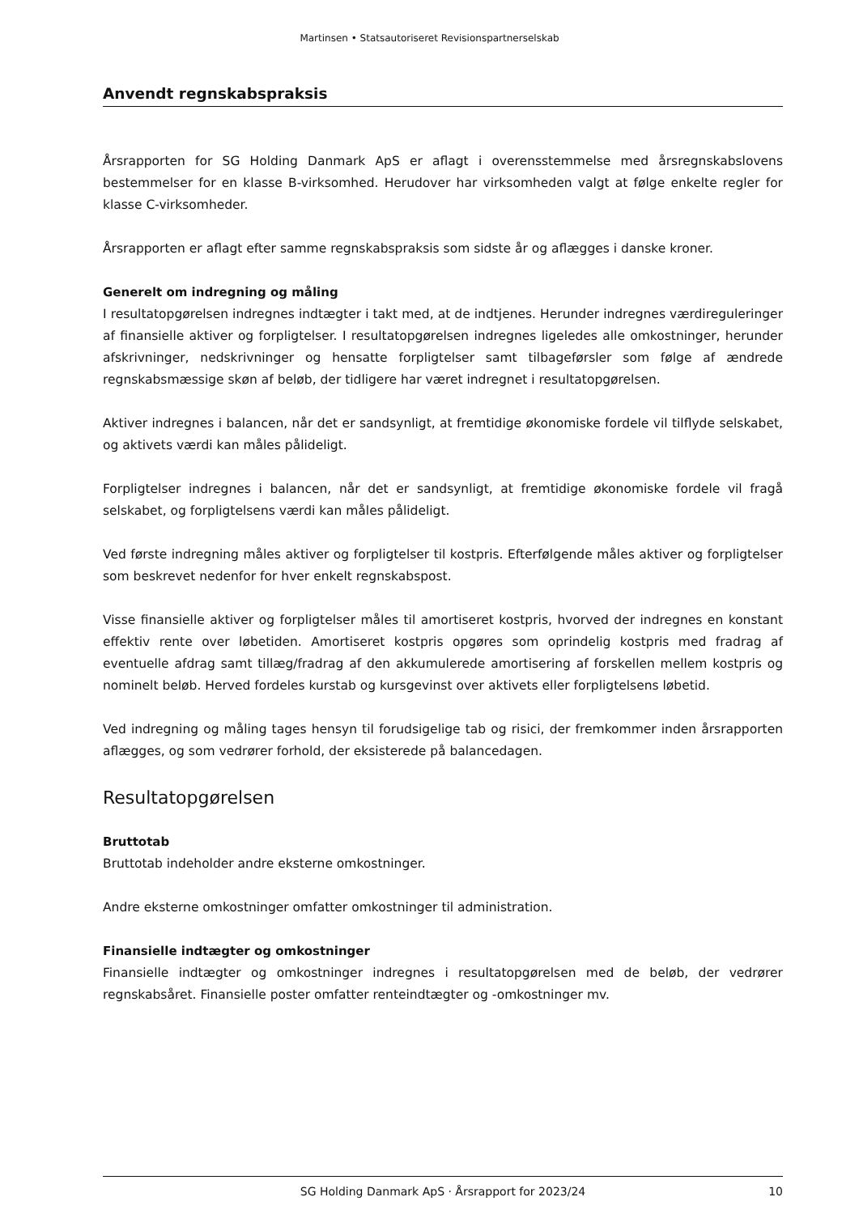Martinsen • Statsautoriseret Revisionspartnerselskab
Anvendt regnskabspraksis
Årsrapporten for SG Holding Danmark ApS er aflagt i overensstemmelse med årsregnskabslovens bestemmelser for en klasse B-virksomhed. Herudover har virksomheden valgt at følge enkelte regler for klasse C-virksomheder.
Årsrapporten er aflagt efter samme regnskabspraksis som sidste år og aflægges i danske kroner.
Generelt om indregning og måling
I resultatopgørelsen indregnes indtægter i takt med, at de indtjenes. Herunder indregnes værdireguleringer af finansielle aktiver og forpligtelser. I resultatopgørelsen indregnes ligeledes alle omkostninger, herunder afskrivninger, nedskrivninger og hensatte forpligtelser samt tilbageførsler som følge af ændrede regnskabsmæssige skøn af beløb, der tidligere har været indregnet i resultatopgørelsen.
Aktiver indregnes i balancen, når det er sandsynligt, at fremtidige økonomiske fordele vil tilflyde selskabet, og aktivets værdi kan måles pålideligt.
Forpligtelser indregnes i balancen, når det er sandsynligt, at fremtidige økonomiske fordele vil fragå selskabet, og forpligtelsens værdi kan måles pålideligt.
Ved første indregning måles aktiver og forpligtelser til kostpris. Efterfølgende måles aktiver og forpligtelser som beskrevet nedenfor for hver enkelt regnskabspost.
Visse finansielle aktiver og forpligtelser måles til amortiseret kostpris, hvorved der indregnes en konstant effektiv rente over løbetiden. Amortiseret kostpris opgøres som oprindelig kostpris med fradrag af eventuelle afdrag samt tillæg/fradrag af den akkumulerede amortisering af forskellen mellem kostpris og nominelt beløb. Herved fordeles kurstab og kursgevinst over aktivets eller forpligtelsens løbetid.
Ved indregning og måling tages hensyn til forudsigelige tab og risici, der fremkommer inden årsrapporten aflægges, og som vedrører forhold, der eksisterede på balancedagen.
Resultatopgørelsen
Bruttotab
Bruttotab indeholder andre eksterne omkostninger.
Andre eksterne omkostninger omfatter omkostninger til administration.
Finansielle indtægter og omkostninger
Finansielle indtægter og omkostninger indregnes i resultatopgørelsen med de beløb, der vedrører regnskabsåret. Finansielle poster omfatter renteindtægter og -omkostninger mv.
SG Holding Danmark ApS · Årsrapport for 2023/24 10